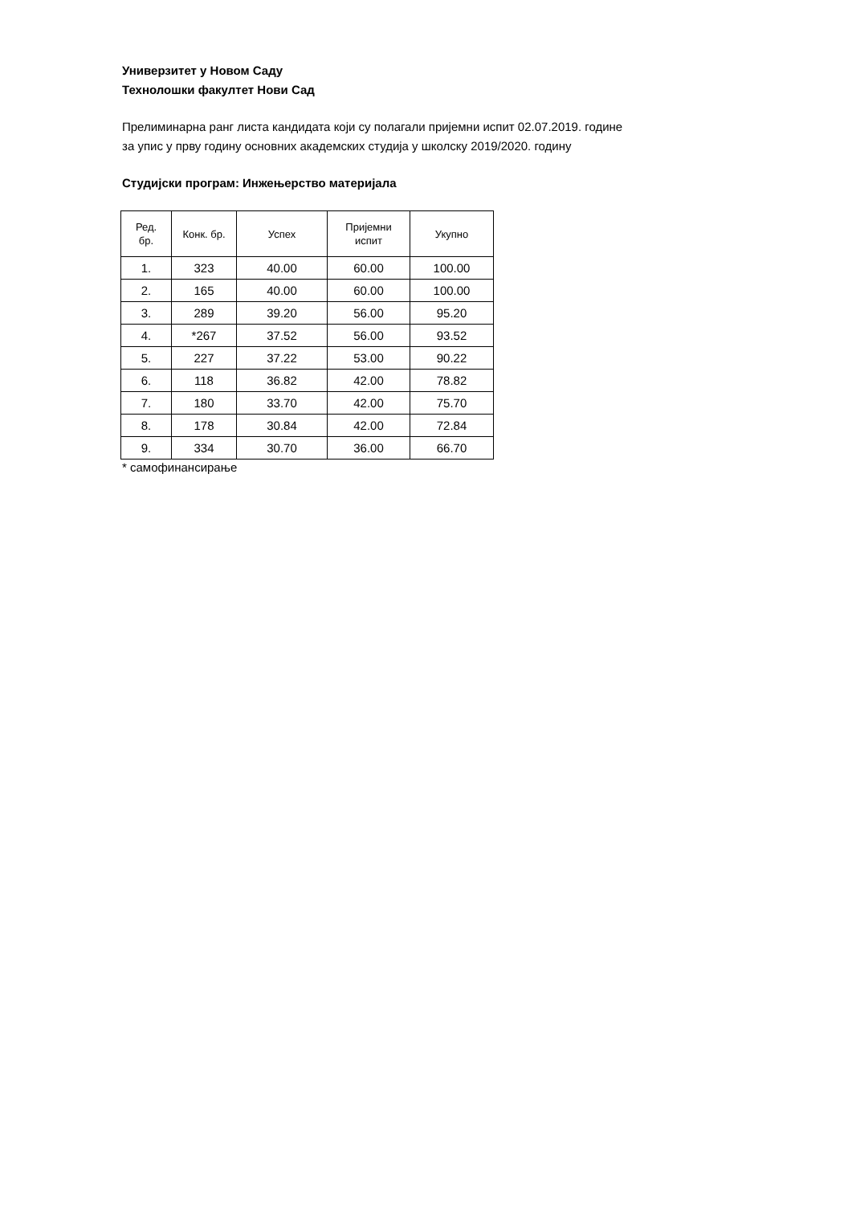Универзитет у Новом Саду
Технолошки факултет Нови Сад
Прелиминарна ранг листа кандидата који су полагали пријемни испит 02.07.2019. године
за упис у прву годину основних академских студија у школску 2019/2020. годину
Студијски програм: Инжењерство материјала
| Ред. бр. | Конк. бр. | Успех | Пријемни испит | Укупно |
| --- | --- | --- | --- | --- |
| 1. | 323 | 40.00 | 60.00 | 100.00 |
| 2. | 165 | 40.00 | 60.00 | 100.00 |
| 3. | 289 | 39.20 | 56.00 | 95.20 |
| 4. | *267 | 37.52 | 56.00 | 93.52 |
| 5. | 227 | 37.22 | 53.00 | 90.22 |
| 6. | 118 | 36.82 | 42.00 | 78.82 |
| 7. | 180 | 33.70 | 42.00 | 75.70 |
| 8. | 178 | 30.84 | 42.00 | 72.84 |
| 9. | 334 | 30.70 | 36.00 | 66.70 |
* самофинансирање